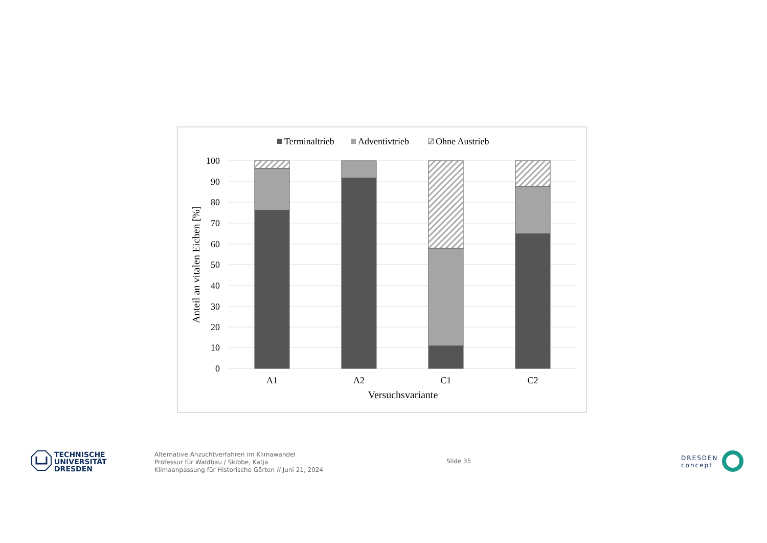Terminaltrieb
Adventivtrieb
Ohne Austrieb
100
90
80
70
60
50
40
30
20
10
0
Anteil an vitalen Eichen [%]
A1
A2
C1
C2
Versuchsvariante
TECHNISCHE
UNIVERSITÄT
DRESDEN
Alternative Anzuchtverfahren im Klimawandel
Professur für Waldbau / Skibbe, Katja
Klimaanpassung für Historische Gärten // Juni 21, 2024
Slide 35
DRESDEN
concept